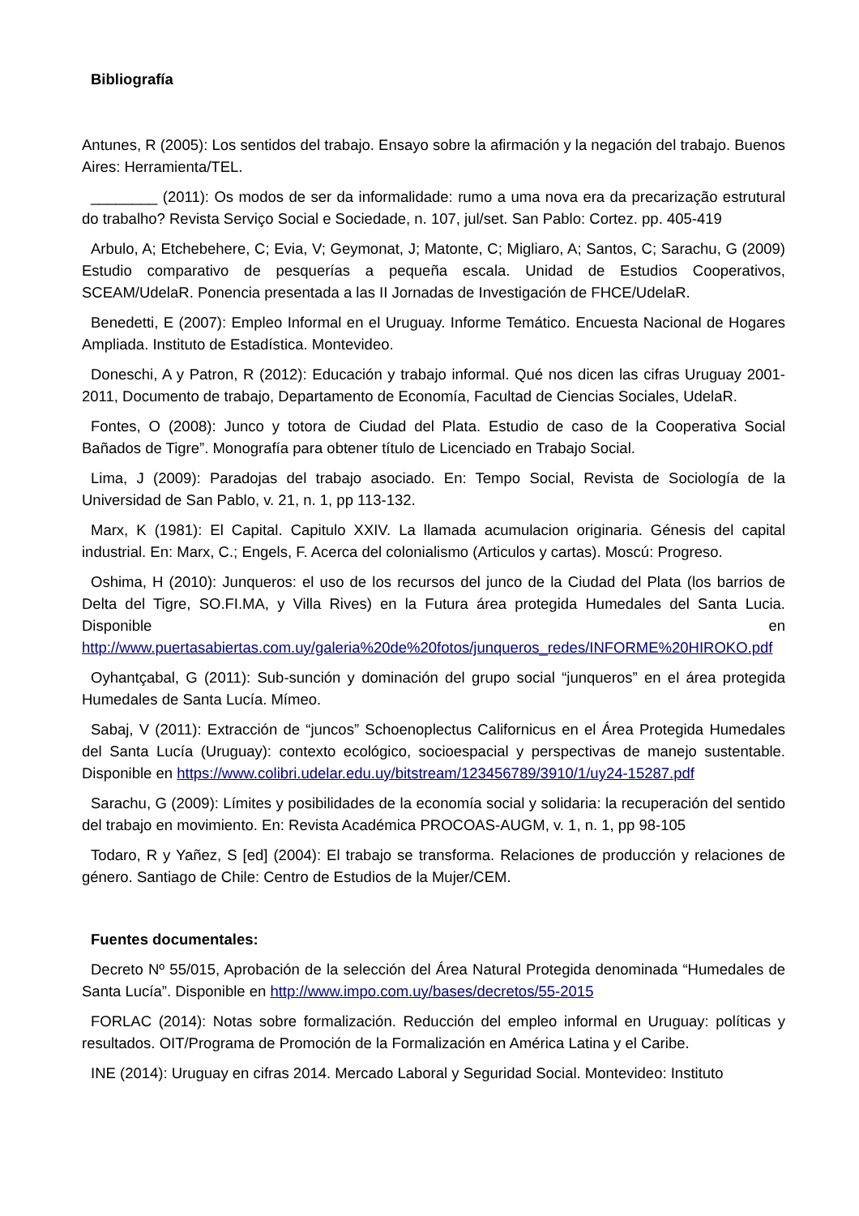Bibliografía
Antunes, R (2005): Los sentidos del trabajo. Ensayo sobre la afirmación y la negación del trabajo. Buenos Aires: Herramienta/TEL.
________ (2011): Os modos de ser da informalidade: rumo a uma nova era da precarização estrutural do trabalho? Revista Serviço Social e Sociedade, n. 107, jul/set. San Pablo: Cortez. pp. 405-419
Arbulo, A; Etchebehere, C; Evia, V; Geymonat, J; Matonte, C; Migliaro, A; Santos, C; Sarachu, G (2009) Estudio comparativo de pesquerías a pequeña escala. Unidad de Estudios Cooperativos, SCEAM/UdelaR. Ponencia presentada a las II Jornadas de Investigación de FHCE/UdelaR.
Benedetti, E (2007): Empleo Informal en el Uruguay. Informe Temático. Encuesta Nacional de Hogares Ampliada. Instituto de Estadística. Montevideo.
Doneschi, A y Patron, R (2012): Educación y trabajo informal. Qué nos dicen las cifras Uruguay 2001-2011, Documento de trabajo, Departamento de Economía, Facultad de Ciencias Sociales, UdelaR.
Fontes, O (2008): Junco y totora de Ciudad del Plata. Estudio de caso de la Cooperativa Social Bañados de Tigre”. Monografía para obtener título de Licenciado en Trabajo Social.
Lima, J (2009): Paradojas del trabajo asociado. En: Tempo Social, Revista de Sociología de la Universidad de San Pablo, v. 21, n. 1, pp 113-132.
Marx, K (1981): El Capital. Capitulo XXIV. La llamada acumulacion originaria. Génesis del capital industrial. En: Marx, C.; Engels, F. Acerca del colonialismo (Articulos y cartas). Moscú: Progreso.
Oshima, H (2010): Junqueros: el uso de los recursos del junco de la Ciudad del Plata (los barrios de Delta del Tigre, SO.FI.MA, y Villa Rives) en la Futura área protegida Humedales del Santa Lucia. Disponible en http://www.puertasabiertas.com.uy/galeria%20de%20fotos/junqueros_redes/INFORME%20HIROKO.pdf
Oyhantçabal, G (2011): Sub-sunción y dominación del grupo social “junqueros” en el área protegida Humedales de Santa Lucía. Mímeo.
Sabaj, V (2011): Extracción de “juncos” Schoenoplectus Californicus en el Área Protegida Humedales del Santa Lucía (Uruguay): contexto ecológico, socioespacial y perspectivas de manejo sustentable. Disponible en https://www.colibri.udelar.edu.uy/bitstream/123456789/3910/1/uy24-15287.pdf
Sarachu, G (2009): Límites y posibilidades de la economía social y solidaria: la recuperación del sentido del trabajo en movimiento. En: Revista Académica PROCOAS-AUGM, v. 1, n. 1, pp 98-105
Todaro, R y Yañez, S [ed] (2004): El trabajo se transforma. Relaciones de producción y relaciones de género. Santiago de Chile: Centro de Estudios de la Mujer/CEM.
Fuentes documentales:
Decreto Nº 55/015, Aprobación de la selección del Área Natural Protegida denominada “Humedales de Santa Lucía”. Disponible en http://www.impo.com.uy/bases/decretos/55-2015
FORLAC (2014): Notas sobre formalización. Reducción del empleo informal en Uruguay: políticas y resultados. OIT/Programa de Promoción de la Formalización en América Latina y el Caribe.
INE (2014): Uruguay en cifras 2014. Mercado Laboral y Seguridad Social. Montevideo: Instituto